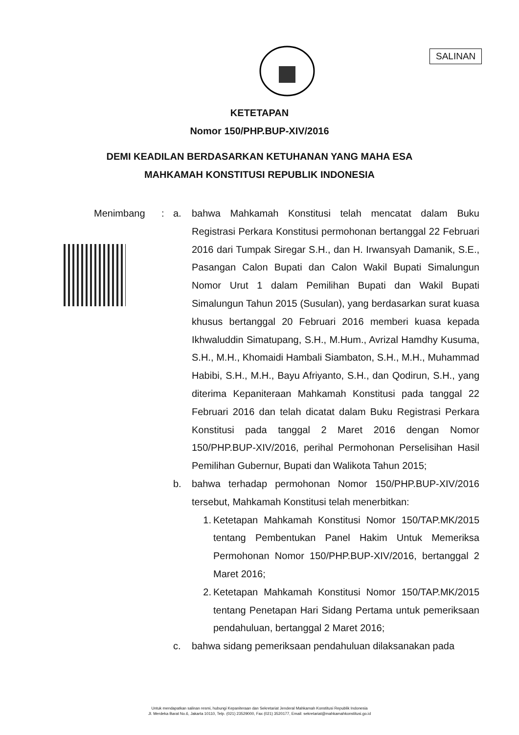SALINAN
KETETAPAN
Nomor 150/PHP.BUP-XIV/2016
DEMI KEADILAN BERDASARKAN KETUHANAN YANG MAHA ESA
MAHKAMAH KONSTITUSI REPUBLIK INDONESIA
Menimbang : a. bahwa Mahkamah Konstitusi telah mencatat dalam Buku Registrasi Perkara Konstitusi permohonan bertanggal 22 Februari 2016 dari Tumpak Siregar S.H., dan H. Irwansyah Damanik, S.E., Pasangan Calon Bupati dan Calon Wakil Bupati Simalungun Nomor Urut 1 dalam Pemilihan Bupati dan Wakil Bupati Simalungun Tahun 2015 (Susulan), yang berdasarkan surat kuasa khusus bertanggal 20 Februari 2016 memberi kuasa kepada Ikhwaluddin Simatupang, S.H., M.Hum., Avrizal Hamdhy Kusuma, S.H., M.H., Khomaidi Hambali Siambaton, S.H., M.H., Muhammad Habibi, S.H., M.H., Bayu Afriyanto, S.H., dan Qodirun, S.H., yang diterima Kepaniteraan Mahkamah Konstitusi pada tanggal 22 Februari 2016 dan telah dicatat dalam Buku Registrasi Perkara Konstitusi pada tanggal 2 Maret 2016 dengan Nomor 150/PHP.BUP-XIV/2016, perihal Permohonan Perselisihan Hasil Pemilihan Gubernur, Bupati dan Walikota Tahun 2015;
b. bahwa terhadap permohonan Nomor 150/PHP.BUP-XIV/2016 tersebut, Mahkamah Konstitusi telah menerbitkan:
1. Ketetapan Mahkamah Konstitusi Nomor 150/TAP.MK/2015 tentang Pembentukan Panel Hakim Untuk Memeriksa Permohonan Nomor 150/PHP.BUP-XIV/2016, bertanggal 2 Maret 2016;
2. Ketetapan Mahkamah Konstitusi Nomor 150/TAP.MK/2015 tentang Penetapan Hari Sidang Pertama untuk pemeriksaan pendahuluan, bertanggal 2 Maret 2016;
c. bahwa sidang pemeriksaan pendahuluan dilaksanakan pada
Untuk mendapatkan salinan resmi, hubungi Kepaniteraan dan Sekretariat Jenderal Mahkamah Konstitusi Republik Indonesia
Jl. Merdeka Barat No.6, Jakarta 10110, Telp. (021) 23529000, Fax (021) 3520177, Email: sekretariat@mahkamahkonstitusi.go.id